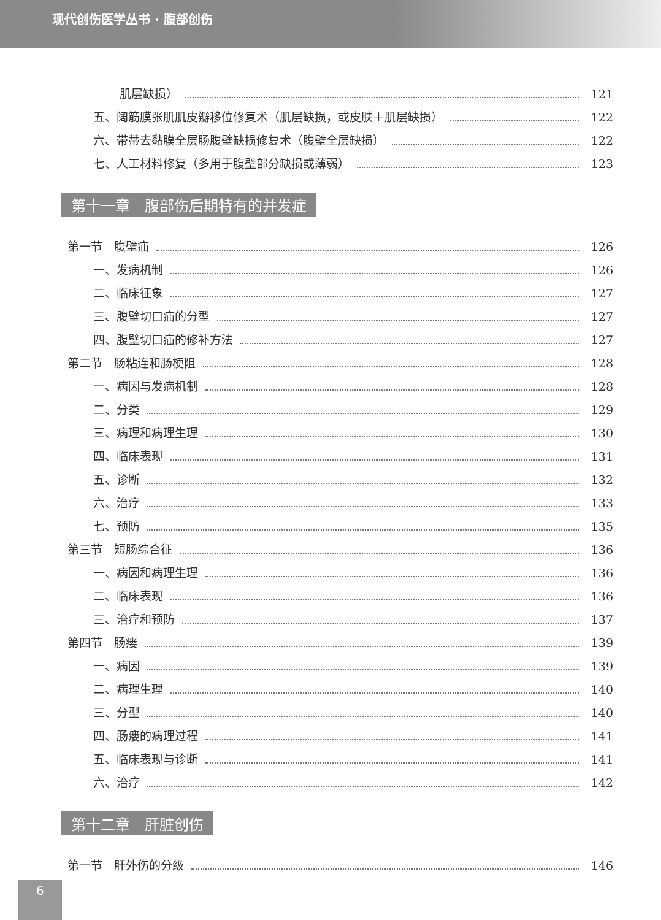现代创伤医学丛书 · 腹部创伤
肌层缺损） 121
五、阔筋膜张肌肌皮瓣移位修复术（肌层缺损，或皮肤＋肌层缺损） 122
六、带蒂去黏膜全层肠腹壁缺损修复术（腹壁全层缺损） 122
七、人工材料修复（多用于腹壁部分缺损或薄弱） 123
第十一章　腹部伤后期特有的并发症
第一节　腹壁疝 126
一、发病机制 126
二、临床征象 127
三、腹壁切口疝的分型 127
四、腹壁切口疝的修补方法 127
第二节　肠粘连和肠梗阻 128
一、病因与发病机制 128
二、分类 129
三、病理和病理生理 130
四、临床表现 131
五、诊断 132
六、治疗 133
七、预防 135
第三节　短肠综合征 136
一、病因和病理生理 136
二、临床表现 136
三、治疗和预防 137
第四节　肠瘘 139
一、病因 139
二、病理生理 140
三、分型 140
四、肠瘘的病理过程 141
五、临床表现与诊断 141
六、治疗 142
第十二章　肝脏创伤
第一节　肝外伤的分级 146
6